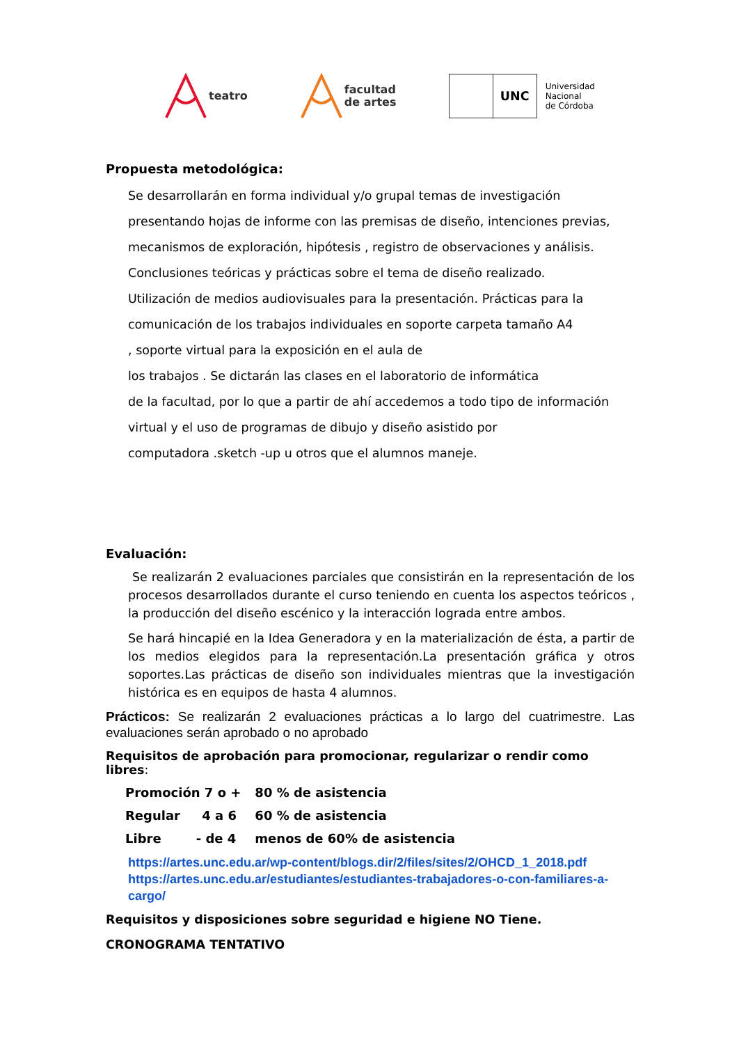teatro
facultad
de artes
UNC
Universidad
Nacional
de Córdoba
Propuesta metodológica:
Se desarrollarán en forma individual y/o grupal temas de investigación
presentando hojas de informe con las premisas de diseño, intenciones previas,
mecanismos de exploración, hipótesis , registro de observaciones y análisis.
Conclusiones teóricas y prácticas sobre el tema de diseño realizado.
Utilización de medios audiovisuales para la presentación. Prácticas para la
comunicación de los trabajos individuales en soporte carpeta tamaño A4
, soporte virtual para la exposición en el aula de
los trabajos . Se dictarán las clases en el laboratorio de informática
de la facultad, por lo que a partir de ahí accedemos a todo tipo de información
virtual y el uso de programas de dibujo y diseño asistido por
computadora .sketch -up u otros que el alumnos maneje.
Evaluación:
Se realizarán 2 evaluaciones parciales que consistirán en la representación de los procesos desarrollados durante el curso teniendo en cuenta los aspectos teóricos , la producción del diseño escénico y la interacción lograda entre ambos.
Se hará hincapié en la Idea Generadora y en la materialización de ésta, a partir de los medios elegidos para la representación.La presentación gráfica y otros soportes.Las prácticas de diseño son individuales mientras que la investigación histórica es en equipos de hasta 4 alumnos.
Prácticos: Se realizarán 2 evaluaciones prácticas a lo largo del cuatrimestre. Las evaluaciones serán aprobado o no aprobado
Requisitos de aprobación para promocionar, regularizar o rendir como libres:
| Promoción 7 o + | 80 % de asistencia |
| Regular 4 a 6 | 60 % de asistencia |
| Libre - de 4 | menos de 60% de asistencia |
https://artes.unc.edu.ar/wp-content/blogs.dir/2/files/sites/2/OHCD_1_2018.pdf
https://artes.unc.edu.ar/estudiantes/estudiantes-trabajadores-o-con-familiares-a-cargo/
Requisitos y disposiciones sobre seguridad e higiene NO Tiene.
CRONOGRAMA TENTATIVO